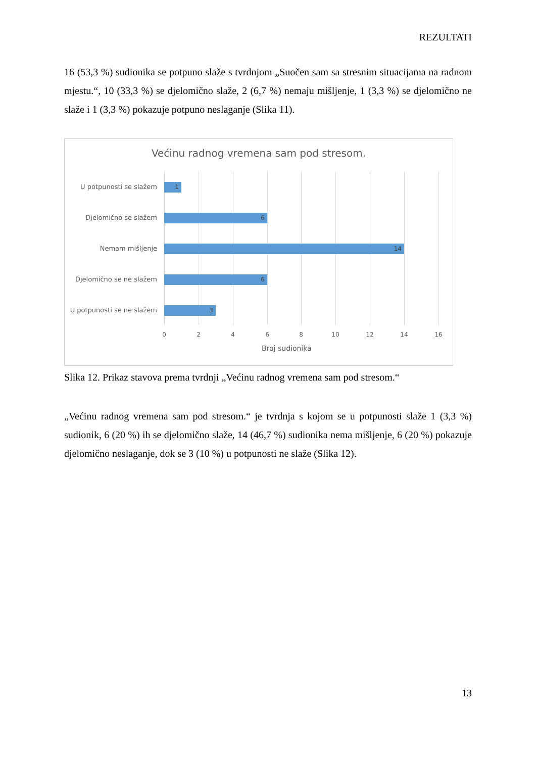REZULTATI
16 (53,3 %) sudionika se potpuno slaže s tvrdnjom „Suočen sam sa stresnim situacijama na radnom mjestu.“, 10 (33,3 %) se djelomično slaže, 2 (6,7 %) nemaju mišljenje, 1 (3,3 %) se djelomično ne slaže i 1 (3,3 %) pokazuje potpuno neslaganje (Slika 11).
Većinu radnog vremena sam pod stresom.
U potpunosti se slažem 1
Djelomično se slažem 6
Nemam mišljenje 14
Djelomično se ne slažem 6
U potpunosti se ne slažem 3
0 2 4 6 8 10 12 14 16
Broj sudionika
Slika 12. Prikaz stavova prema tvrdnji „Većinu radnog vremena sam pod stresom.“
„Većinu radnog vremena sam pod stresom.“ je tvrdnja s kojom se u potpunosti slaže 1 (3,3 %) sudionik, 6 (20 %) ih se djelomično slaže, 14 (46,7 %) sudionika nema mišljenje, 6 (20 %) pokazuje djelomično neslaganje, dok se 3 (10 %) u potpunosti ne slaže (Slika 12).
13